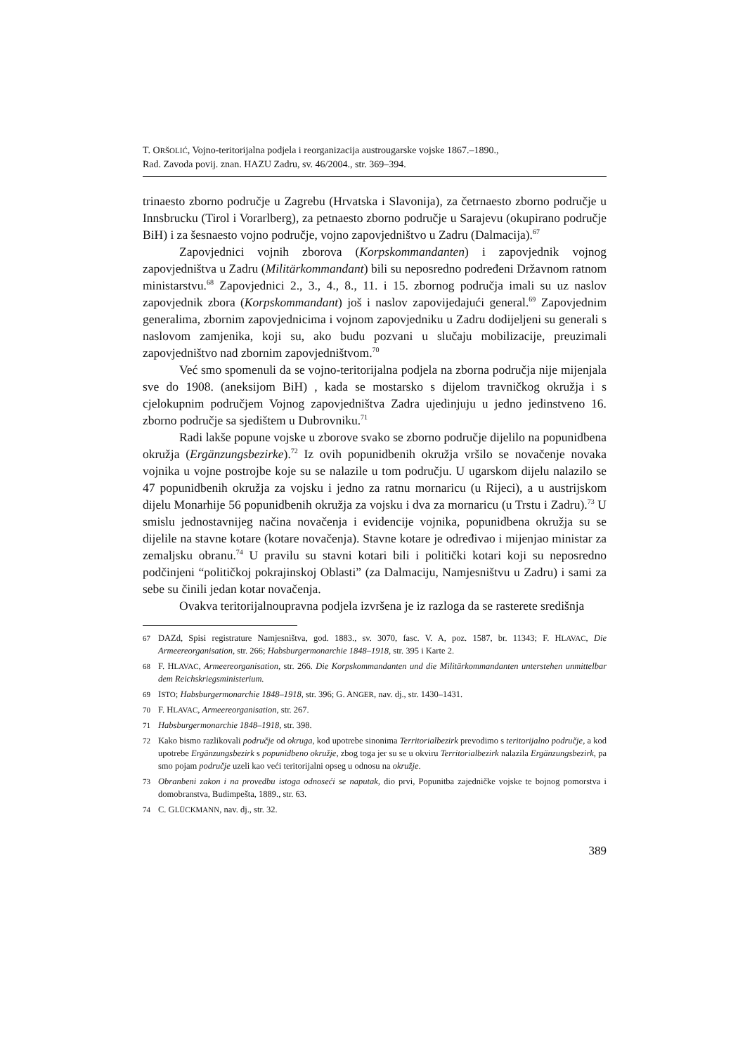T. ORŠOLIĆ, Vojno-teritorijalna podjela i reorganizacija austrougarske vojske 1867.–1890.,
Rad. Zavoda povij. znan. HAZU Zadru, sv. 46/2004., str. 369–394.
trinaesto zborno područje u Zagrebu (Hrvatska i Slavonija), za četrnaesto zborno područje u Innsbrucku (Tirol i Vorarlberg), za petnaesto zborno područje u Sarajevu (okupirano područje BiH) i za šesnaesto vojno područje, vojno zapovjedništvo u Zadru (Dalmacija).<sup>67</sup>
Zapovjednici vojnih zborova (Korpskommandanten) i zapovjednik vojnog zapovjedništva u Zadru (Militärkommandant) bili su neposredno podređeni Državnom ratnom ministarstvu.<sup>68</sup> Zapovjednici 2., 3., 4., 8., 11. i 15. zbornog područja imali su uz naslov zapovjednik zbora (Korpskommandant) još i naslov zapovijedajući general.<sup>69</sup> Zapovjednim generalima, zbornim zapovjednicima i vojnom zapovjedniku u Zadru dodijeljeni su generali s naslovom zamjenika, koji su, ako budu pozvani u slučaju mobilizacije, preuzimali zapovjedništvo nad zbornim zapovjedništvom.<sup>70</sup>
Već smo spomenuli da se vojno-teritorijalna podjela na zborna područja nije mijenjala sve do 1908. (aneksijom BiH) , kada se mostarsko s dijelom travničkog okružja i s cjelokupnim područjem Vojnog zapovjedništva Zadra ujedinjuju u jedno jedinstveno 16. zborno područje sa sjedištem u Dubrovniku.<sup>71</sup>
Radi lakše popune vojske u zborove svako se zborno područje dijelilo na popunidbena okružja (Ergänzungsbezirke).<sup>72</sup> Iz ovih popunidbenih okružja vršilo se novačenje novaka vojnika u vojne postrojbe koje su se nalazile u tom području. U ugarskom dijelu nalazilo se 47 popunidbenih okružja za vojsku i jedno za ratnu mornaricu (u Rijeci), a u austrijskom dijelu Monarhije 56 popunidbenih okružja za vojsku i dva za mornaricu (u Trstu i Zadru).<sup>73</sup> U smislu jednostavnijeg načina novačenja i evidencije vojnika, popunidbena okružja su se dijelile na stavne kotare (kotare novačenja). Stavne kotare je određivao i mijenjao ministar za zemaljsku obranu.<sup>74</sup> U pravilu su stavni kotari bili i politički kotari koji su neposredno podčinjeni “političkoj pokrajinskoj Oblasti” (za Dalmaciju, Namjesništvu u Zadru) i sami za sebe su činili jedan kotar novačenja.
Ovakva teritorijalnoupravna podjela izvršena je iz razloga da se rasterete središnja
67 DAZd, Spisi registrature Namjesništva, god. 1883., sv. 3070, fasc. V. A, poz. 1587, br. 11343; F. HLAVAC, Die Armeereorganisation, str. 266; Habsburgermonarchie 1848–1918, str. 395 i Karte 2.
68 F. HLAVAC, Armeereorganisation, str. 266. Die Korpskommandanten und die Militärkommandanten unterstehen unmittelbar dem Reichskriegsministerium.
69 ISTO; Habsburgermonarchie 1848–1918, str. 396; G. ANGER, nav. dj., str. 1430–1431.
70 F. HLAVAC, Armeereorganisation, str. 267.
71 Habsburgermonarchie 1848–1918, str. 398.
72 Kako bismo razlikovali područje od okruga, kod upotrebe sinonima Territorialbezirk prevodimo s teritorijalno područje, a kod upotrebe Ergänzungsbezirk s popunidbeno okružje, zbog toga jer su se u okviru Territorialbezirk nalazila Ergänzungsbezirk, pa smo pojam područje uzeli kao veći teritorijalni opseg u odnosu na okružje.
73 Obranbeni zakon i na provedbu istoga odnoseći se naputak, dio prvi, Popunitba zajedničke vojske te bojnog pomorstva i domobranstva, Budimpešta, 1889., str. 63.
74 C. GLÜCKMANN, nav. dj., str. 32.
389